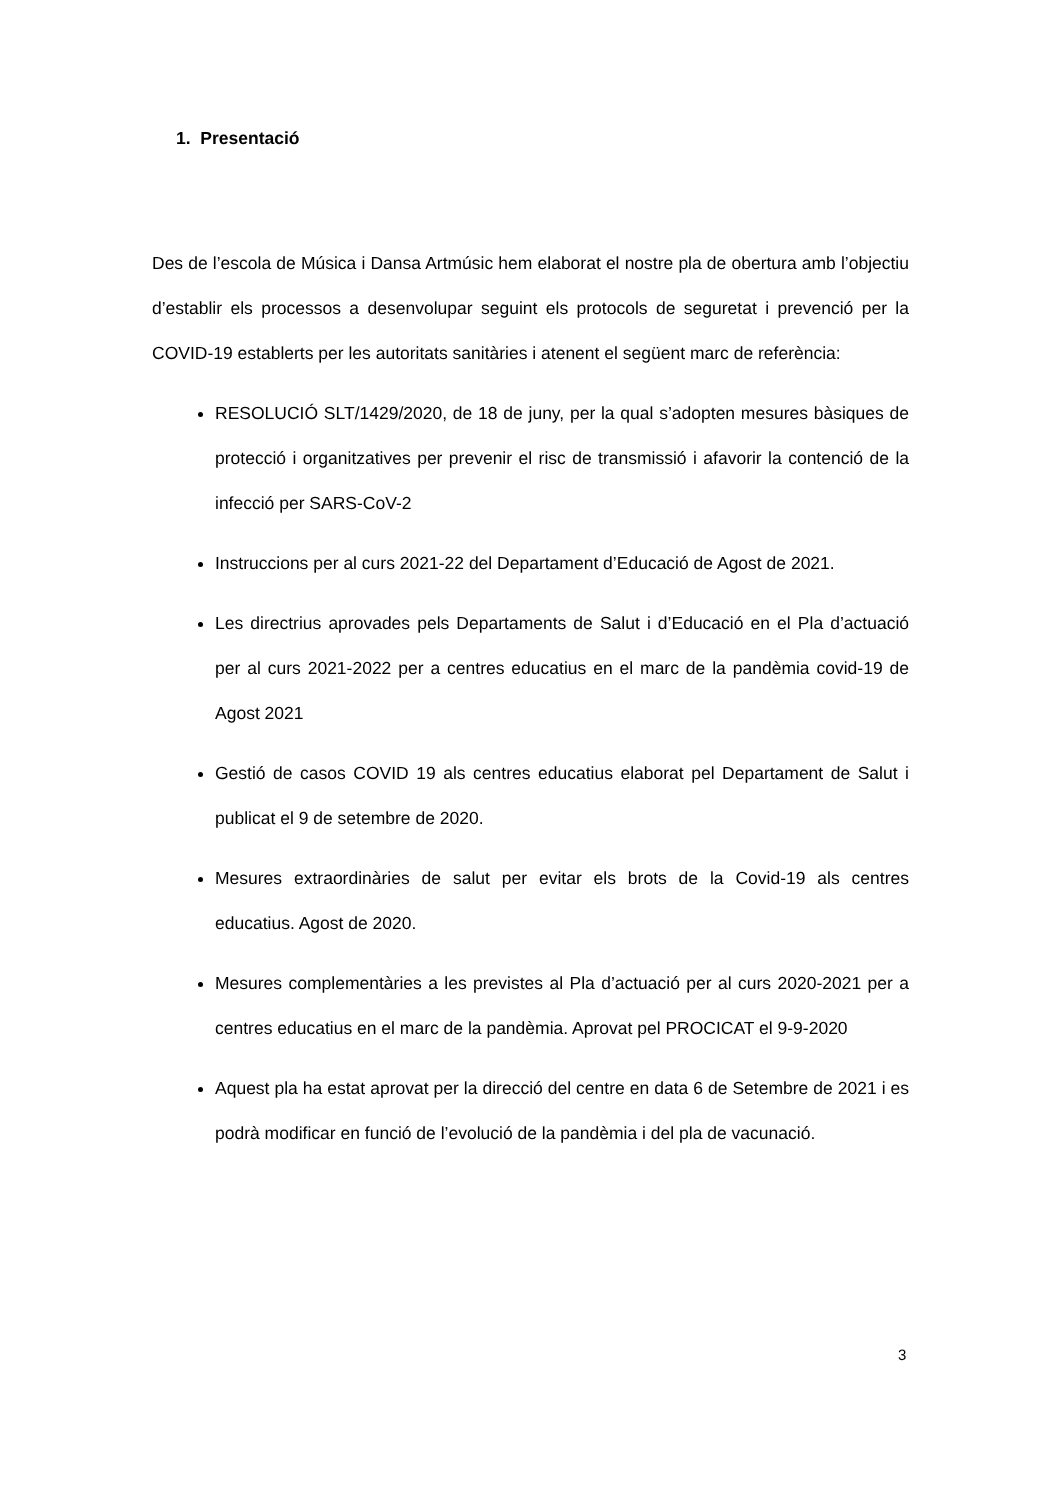1. Presentació
Des de l’escola de Música i Dansa Artmúsic hem elaborat el nostre pla de obertura amb l’objectiu d’establir els processos a desenvolupar seguint els protocols de seguretat i prevenció per la COVID-19 establerts per les autoritats sanitàries i atenent el següent marc de referència:
RESOLUCIÓ SLT/1429/2020, de 18 de juny, per la qual s’adopten mesures bàsiques de protecció i organitzatives per prevenir el risc de transmissió i afavorir la contenció de la infecció per SARS-CoV-2
Instruccions per al curs 2021-22 del Departament d’Educació de Agost de 2021.
Les directrius aprovades pels Departaments de Salut i d’Educació en el Pla d’actuació per al curs 2021-2022 per a centres educatius en el marc de la pandèmia covid-19 de Agost 2021
Gestió de casos COVID 19 als centres educatius elaborat pel Departament de Salut i publicat el 9 de setembre de 2020.
Mesures extraordinàries de salut per evitar els brots de la Covid-19 als centres educatius. Agost de 2020.
Mesures complementàries a les previstes al Pla d’actuació per al curs 2020-2021 per a centres educatius en el marc de la pandèmia. Aprovat pel PROCICAT el 9-9-2020
Aquest pla ha estat aprovat per la direcció del centre en data 6 de Setembre de 2021 i es podrà modificar en funció de l’evolució de la pandèmia i del pla de vacunació.
3